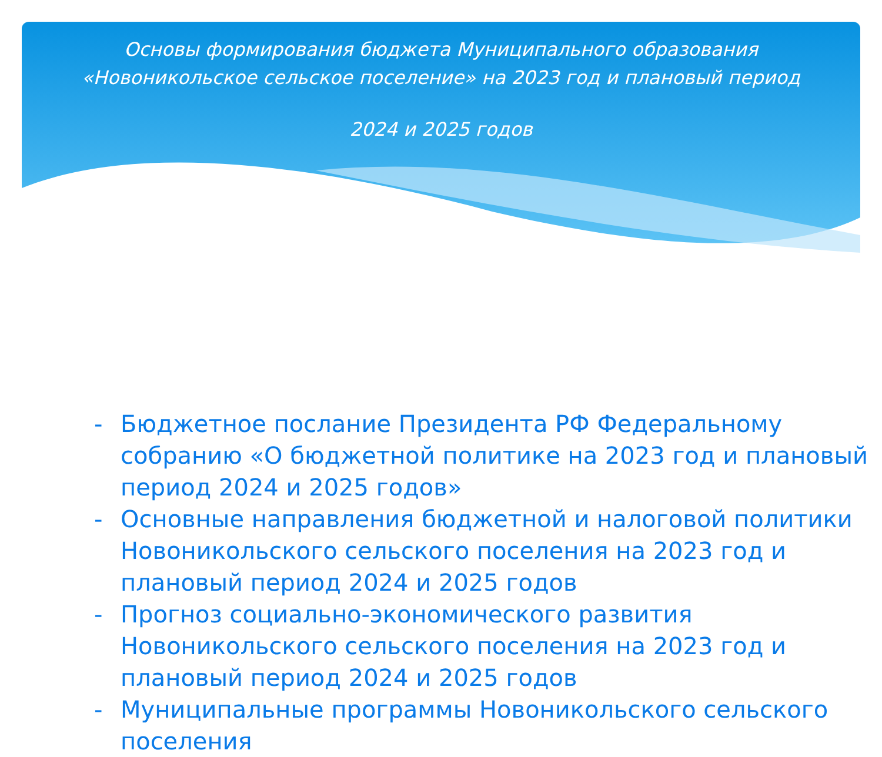Основы формирования бюджета Муниципального образования «Новоникольское сельское поселение» на 2023 год и плановый период
2024 и 2025 годов
- Бюджетное послание Президента РФ Федеральному собранию «О бюджетной политике на 2023 год и плановый период 2024 и 2025 годов»
- Основные направления бюджетной и налоговой политики Новоникольского сельского поселения на 2023 год и плановый период 2024 и 2025 годов
- Прогноз социально-экономического развития Новоникольского сельского поселения на 2023 год и плановый период 2024 и 2025 годов
- Муниципальные программы Новоникольского сельского поселения